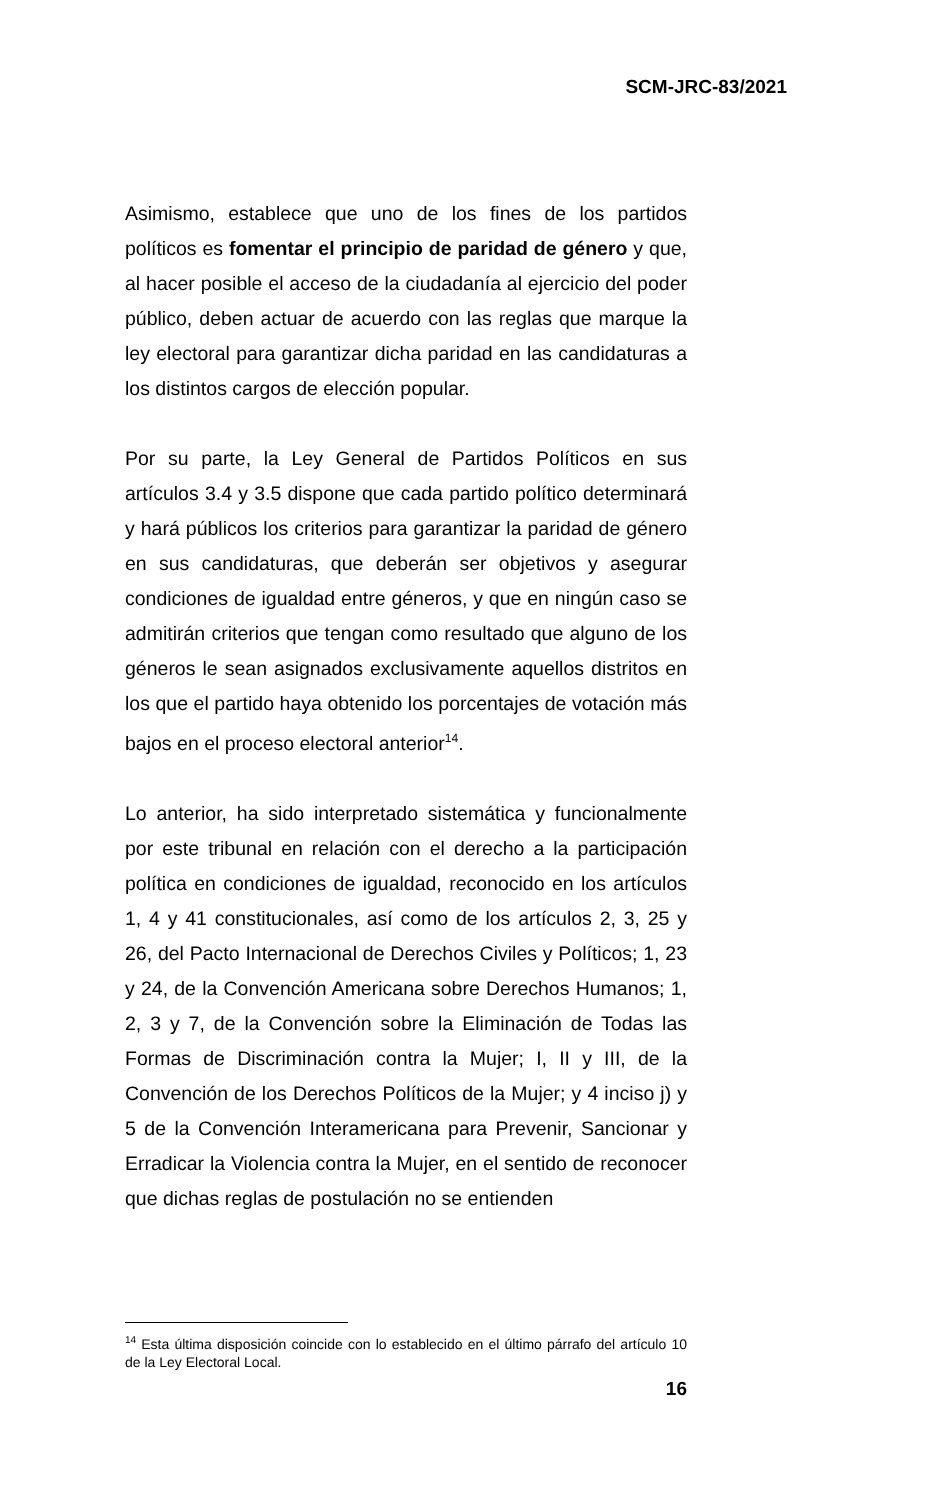SCM-JRC-83/2021
Asimismo, establece que uno de los fines de los partidos políticos es fomentar el principio de paridad de género y que, al hacer posible el acceso de la ciudadanía al ejercicio del poder público, deben actuar de acuerdo con las reglas que marque la ley electoral para garantizar dicha paridad en las candidaturas a los distintos cargos de elección popular.
Por su parte, la Ley General de Partidos Políticos en sus artículos 3.4 y 3.5 dispone que cada partido político determinará y hará públicos los criterios para garantizar la paridad de género en sus candidaturas, que deberán ser objetivos y asegurar condiciones de igualdad entre géneros, y que en ningún caso se admitirán criterios que tengan como resultado que alguno de los géneros le sean asignados exclusivamente aquellos distritos en los que el partido haya obtenido los porcentajes de votación más bajos en el proceso electoral anterior<sup>14</sup>.
Lo anterior, ha sido interpretado sistemática y funcionalmente por este tribunal en relación con el derecho a la participación política en condiciones de igualdad, reconocido en los artículos 1, 4 y 41 constitucionales, así como de los artículos 2, 3, 25 y 26, del Pacto Internacional de Derechos Civiles y Políticos; 1, 23 y 24, de la Convención Americana sobre Derechos Humanos; 1, 2, 3 y 7, de la Convención sobre la Eliminación de Todas las Formas de Discriminación contra la Mujer; I, II y III, de la Convención de los Derechos Políticos de la Mujer; y 4 inciso j) y 5 de la Convención Interamericana para Prevenir, Sancionar y Erradicar la Violencia contra la Mujer, en el sentido de reconocer que dichas reglas de postulación no se entienden
<sup>14</sup> Esta última disposición coincide con lo establecido en el último párrafo del artículo 10 de la Ley Electoral Local.
16